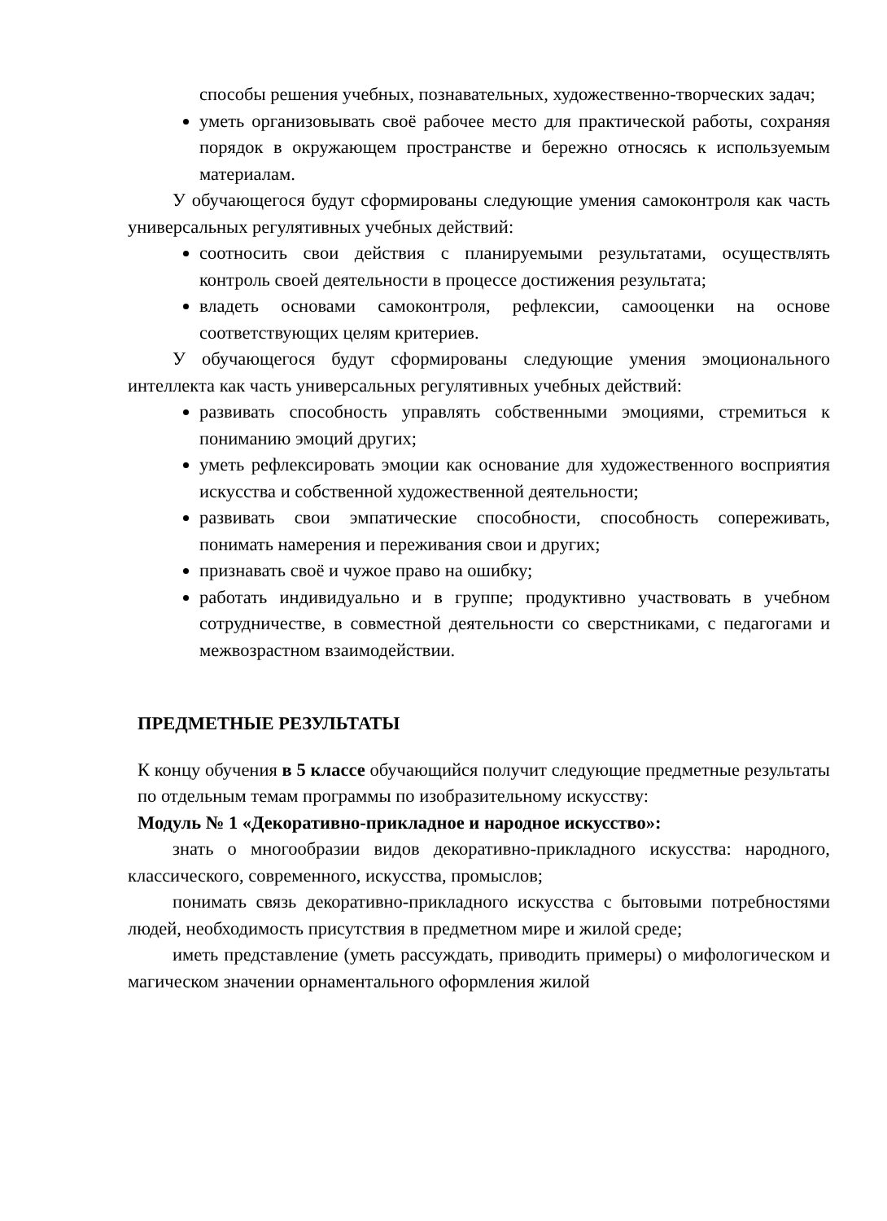способы решения учебных, познавательных, художественно-творческих задач;
уметь организовывать своё рабочее место для практической работы, сохраняя порядок в окружающем пространстве и бережно относясь к используемым материалам.
У обучающегося будут сформированы следующие умения самоконтроля как часть универсальных регулятивных учебных действий:
соотносить свои действия с планируемыми результатами, осуществлять контроль своей деятельности в процессе достижения результата;
владеть основами самоконтроля, рефлексии, самооценки на основе соответствующих целям критериев.
У обучающегося будут сформированы следующие умения эмоционального интеллекта как часть универсальных регулятивных учебных действий:
развивать способность управлять собственными эмоциями, стремиться к пониманию эмоций других;
уметь рефлексировать эмоции как основание для художественного восприятия искусства и собственной художественной деятельности;
развивать свои эмпатические способности, способность сопереживать, понимать намерения и переживания свои и других;
признавать своё и чужое право на ошибку;
работать индивидуально и в группе; продуктивно участвовать в учебном сотрудничестве, в совместной деятельности со сверстниками, с педагогами и межвозрастном взаимодействии.
ПРЕДМЕТНЫЕ РЕЗУЛЬТАТЫ
К концу обучения в 5 классе обучающийся получит следующие предметные результаты по отдельным темам программы по изобразительному искусству:
Модуль № 1 «Декоративно-прикладное и народное искусство»:
знать о многообразии видов декоративно-прикладного искусства: народного, классического, современного, искусства, промыслов;
понимать связь декоративно-прикладного искусства с бытовыми потребностями людей, необходимость присутствия в предметном мире и жилой среде;
иметь представление (уметь рассуждать, приводить примеры) о мифологическом и магическом значении орнаментального оформления жилой